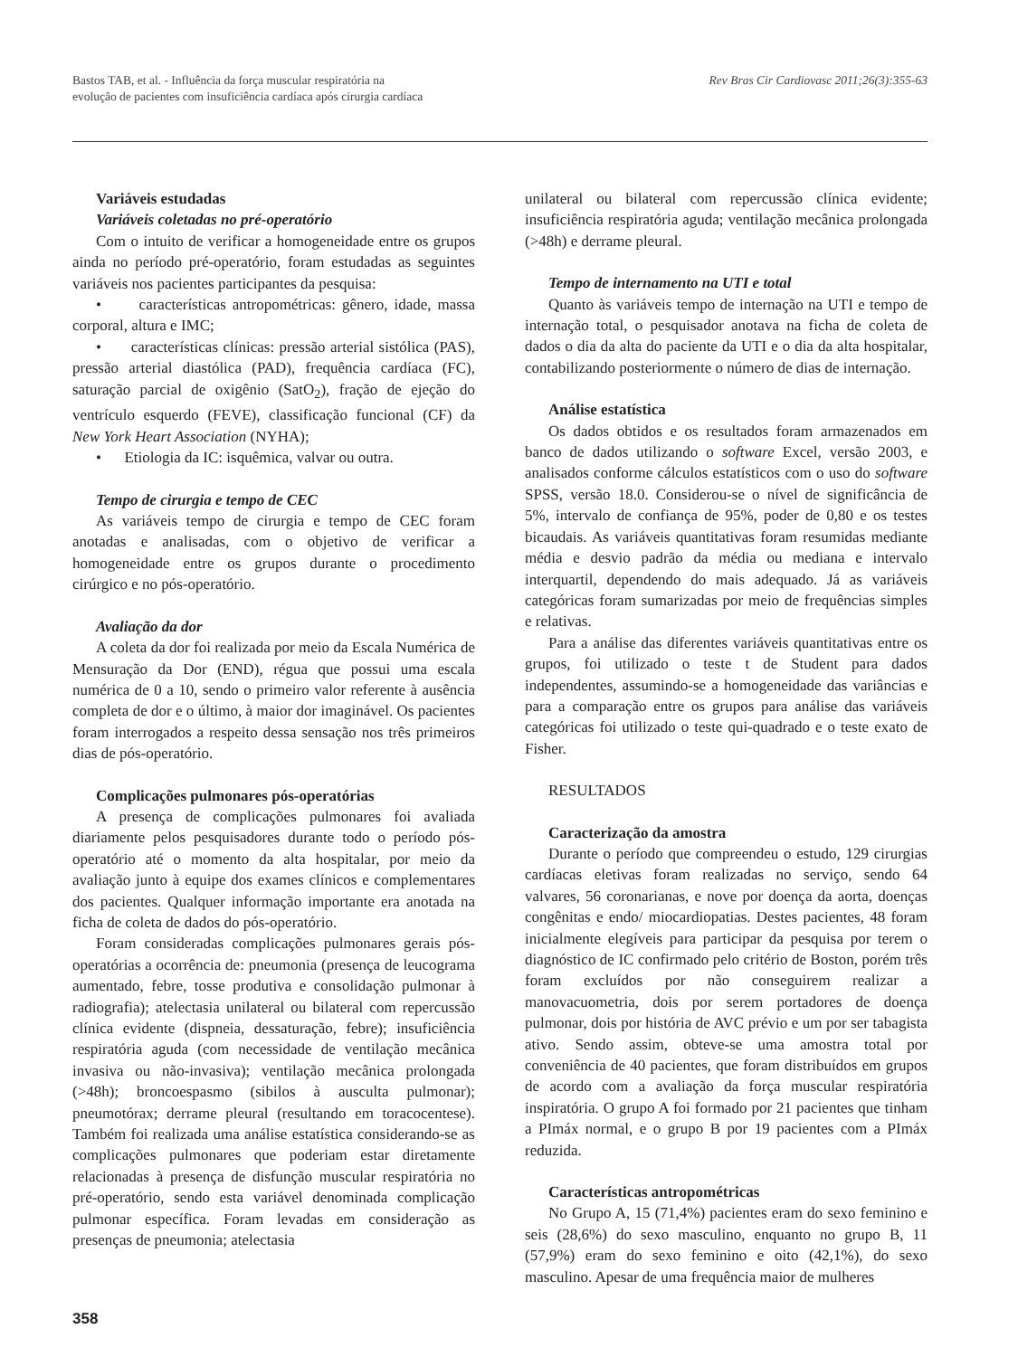Bastos TAB, et al. - Influência da força muscular respiratória na
evolução de pacientes com insuficiência cardíaca após cirurgia cardíaca
Rev Bras Cir Cardiovasc 2011;26(3):355-63
Variáveis estudadas
Variáveis coletadas no pré-operatório
Com o intuito de verificar a homogeneidade entre os grupos ainda no período pré-operatório, foram estudadas as seguintes variáveis nos pacientes participantes da pesquisa:
• características antropométricas: gênero, idade, massa corporal, altura e IMC;
• características clínicas: pressão arterial sistólica (PAS), pressão arterial diastólica (PAD), frequência cardíaca (FC), saturação parcial de oxigênio (SatO<sub>2</sub>), fração de ejeção do ventrículo esquerdo (FEVE), classificação funcional (CF) da New York Heart Association (NYHA);
• Etiologia da IC: isquêmica, valvar ou outra.
Tempo de cirurgia e tempo de CEC
As variáveis tempo de cirurgia e tempo de CEC foram anotadas e analisadas, com o objetivo de verificar a homogeneidade entre os grupos durante o procedimento cirúrgico e no pós-operatório.
Avaliação da dor
A coleta da dor foi realizada por meio da Escala Numérica de Mensuração da Dor (END), régua que possui uma escala numérica de 0 a 10, sendo o primeiro valor referente à ausência completa de dor e o último, à maior dor imaginável. Os pacientes foram interrogados a respeito dessa sensação nos três primeiros dias de pós-operatório.
Complicações pulmonares pós-operatórias
A presença de complicações pulmonares foi avaliada diariamente pelos pesquisadores durante todo o período pós-operatório até o momento da alta hospitalar, por meio da avaliação junto à equipe dos exames clínicos e complementares dos pacientes. Qualquer informação importante era anotada na ficha de coleta de dados do pós-operatório.
Foram consideradas complicações pulmonares gerais pós-operatórias a ocorrência de: pneumonia (presença de leucograma aumentado, febre, tosse produtiva e consolidação pulmonar à radiografia); atelectasia unilateral ou bilateral com repercussão clínica evidente (dispneia, dessaturação, febre); insuficiência respiratória aguda (com necessidade de ventilação mecânica invasiva ou não-invasiva); ventilação mecânica prolongada (>48h); broncoespasmo (sibilos à ausculta pulmonar); pneumotórax; derrame pleural (resultando em toracocentese). Também foi realizada uma análise estatística considerando-se as complicações pulmonares que poderiam estar diretamente relacionadas à presença de disfunção muscular respiratória no pré-operatório, sendo esta variável denominada complicação pulmonar específica. Foram levadas em consideração as presenças de pneumonia; atelectasia
unilateral ou bilateral com repercussão clínica evidente; insuficiência respiratória aguda; ventilação mecânica prolongada (>48h) e derrame pleural.
Tempo de internamento na UTI e total
Quanto às variáveis tempo de internação na UTI e tempo de internação total, o pesquisador anotava na ficha de coleta de dados o dia da alta do paciente da UTI e o dia da alta hospitalar, contabilizando posteriormente o número de dias de internação.
Análise estatística
Os dados obtidos e os resultados foram armazenados em banco de dados utilizando o software Excel, versão 2003, e analisados conforme cálculos estatísticos com o uso do software SPSS, versão 18.0. Considerou-se o nível de significância de 5%, intervalo de confiança de 95%, poder de 0,80 e os testes bicaudais. As variáveis quantitativas foram resumidas mediante média e desvio padrão da média ou mediana e intervalo interquartil, dependendo do mais adequado. Já as variáveis categóricas foram sumarizadas por meio de frequências simples e relativas.
Para a análise das diferentes variáveis quantitativas entre os grupos, foi utilizado o teste t de Student para dados independentes, assumindo-se a homogeneidade das variâncias e para a comparação entre os grupos para análise das variáveis categóricas foi utilizado o teste qui-quadrado e o teste exato de Fisher.
RESULTADOS
Caracterização da amostra
Durante o período que compreendeu o estudo, 129 cirurgias cardíacas eletivas foram realizadas no serviço, sendo 64 valvares, 56 coronarianas, e nove por doença da aorta, doenças congênitas e endo/ miocardiopatias. Destes pacientes, 48 foram inicialmente elegíveis para participar da pesquisa por terem o diagnóstico de IC confirmado pelo critério de Boston, porém três foram excluídos por não conseguirem realizar a manovacuometria, dois por serem portadores de doença pulmonar, dois por história de AVC prévio e um por ser tabagista ativo. Sendo assim, obteve-se uma amostra total por conveniência de 40 pacientes, que foram distribuídos em grupos de acordo com a avaliação da força muscular respiratória inspiratória. O grupo A foi formado por 21 pacientes que tinham a PImáx normal, e o grupo B por 19 pacientes com a PImáx reduzida.
Características antropométricas
No Grupo A, 15 (71,4%) pacientes eram do sexo feminino e seis (28,6%) do sexo masculino, enquanto no grupo B, 11 (57,9%) eram do sexo feminino e oito (42,1%), do sexo masculino. Apesar de uma frequência maior de mulheres
358